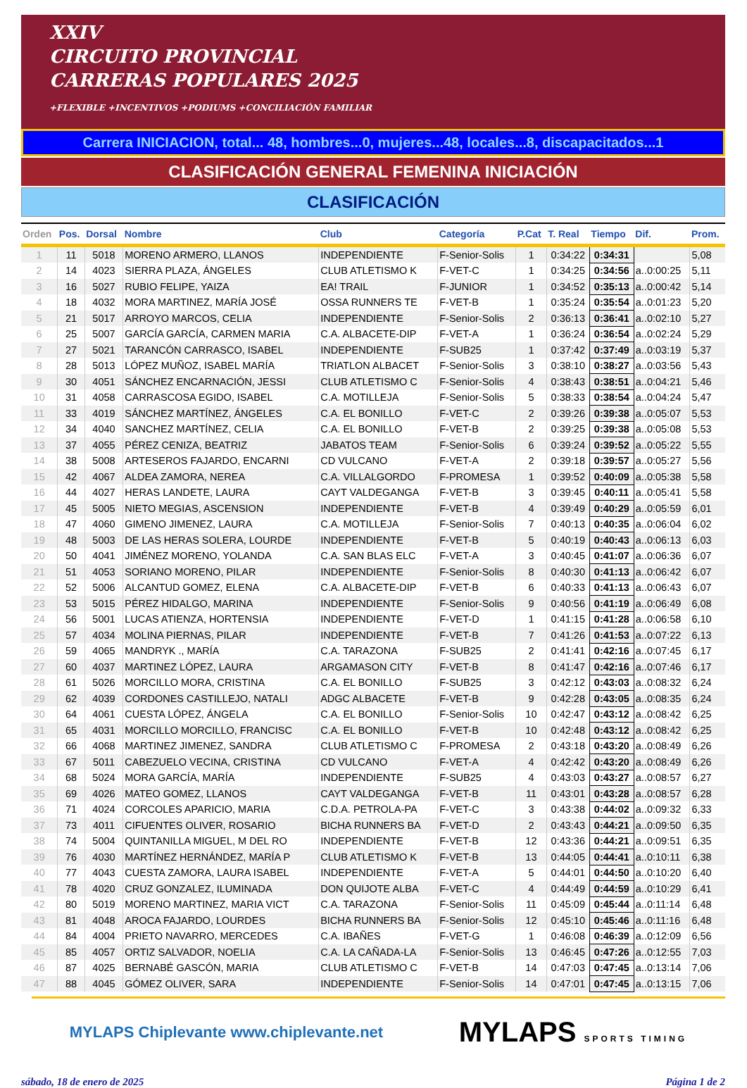XXIV
CIRCUITO PROVINCIAL
CARRERAS POPULARES 2025
+FLEXIBLE +INCENTIVOS +PODIUMS +CONCILIACIÓN FAMILIAR
Carrera INICIACION, total... 48, hombres...0, mujeres...48, locales...8, discapacitados...1
CLASIFICACIÓN GENERAL FEMENINA INICIACIÓN
CLASIFICACIÓN
| Orden | Pos. | Dorsal | Nombre | Club | Categoría | P.Cat | T. Real | Tiempo | Dif. | Prom. |
| --- | --- | --- | --- | --- | --- | --- | --- | --- | --- | --- |
| 1 | 11 | 5018 | MORENO ARMERO, LLANOS | INDEPENDIENTE | F-Senior-Solis | 1 | 0:34:22 | 0:34:31 | | 5,08 |
| 2 | 14 | 4023 | SIERRA PLAZA, ÁNGELES | CLUB ATLETISMO K | F-VET-C | 1 | 0:34:25 | 0:34:56 | a..0:00:25 | 5,11 |
| 3 | 16 | 5027 | RUBIO FELIPE, YAIZA | EA! TRAIL | F-JUNIOR | 1 | 0:34:52 | 0:35:13 | a..0:00:42 | 5,14 |
| 4 | 18 | 4032 | MORA MARTINEZ, MARÍA JOSÉ | OSSA RUNNERS TE | F-VET-B | 1 | 0:35:24 | 0:35:54 | a..0:01:23 | 5,20 |
| 5 | 21 | 5017 | ARROYO MARCOS, CELIA | INDEPENDIENTE | F-Senior-Solis | 2 | 0:36:13 | 0:36:41 | a..0:02:10 | 5,27 |
| 6 | 25 | 5007 | GARCÍA GARCÍA, CARMEN MARIA | C.A. ALBACETE-DIP | F-VET-A | 1 | 0:36:24 | 0:36:54 | a..0:02:24 | 5,29 |
| 7 | 27 | 5021 | TARANCÓN CARRASCO, ISABEL | INDEPENDIENTE | F-SUB25 | 1 | 0:37:42 | 0:37:49 | a..0:03:19 | 5,37 |
| 8 | 28 | 5013 | LÓPEZ MUÑOZ, ISABEL MARÍA | TRIATLON ALBACET | F-Senior-Solis | 3 | 0:38:10 | 0:38:27 | a..0:03:56 | 5,43 |
| 9 | 30 | 4051 | SÁNCHEZ ENCARNACIÓN, JESSI | CLUB ATLETISMO C | F-Senior-Solis | 4 | 0:38:43 | 0:38:51 | a..0:04:21 | 5,46 |
| 10 | 31 | 4058 | CARRASCOSA EGIDO, ISABEL | C.A. MOTILLEJA | F-Senior-Solis | 5 | 0:38:33 | 0:38:54 | a..0:04:24 | 5,47 |
| 11 | 33 | 4019 | SÁNCHEZ MARTÍNEZ, ÁNGELES | C.A. EL BONILLO | F-VET-C | 2 | 0:39:26 | 0:39:38 | a..0:05:07 | 5,53 |
| 12 | 34 | 4040 | SANCHEZ MARTÍNEZ, CELIA | C.A. EL BONILLO | F-VET-B | 2 | 0:39:25 | 0:39:38 | a..0:05:08 | 5,53 |
| 13 | 37 | 4055 | PÉREZ CENIZA, BEATRIZ | JABATOS TEAM | F-Senior-Solis | 6 | 0:39:24 | 0:39:52 | a..0:05:22 | 5,55 |
| 14 | 38 | 5008 | ARTESEROS FAJARDO, ENCARNI | CD VULCANO | F-VET-A | 2 | 0:39:18 | 0:39:57 | a..0:05:27 | 5,56 |
| 15 | 42 | 4067 | ALDEA ZAMORA, NEREA | C.A. VILLALGORDO | F-PROMESA | 1 | 0:39:52 | 0:40:09 | a..0:05:38 | 5,58 |
| 16 | 44 | 4027 | HERAS LANDETE, LAURA | CAYT VALDEGANGA | F-VET-B | 3 | 0:39:45 | 0:40:11 | a..0:05:41 | 5,58 |
| 17 | 45 | 5005 | NIETO MEGIAS, ASCENSION | INDEPENDIENTE | F-VET-B | 4 | 0:39:49 | 0:40:29 | a..0:05:59 | 6,01 |
| 18 | 47 | 4060 | GIMENO JIMENEZ, LAURA | C.A. MOTILLEJA | F-Senior-Solis | 7 | 0:40:13 | 0:40:35 | a..0:06:04 | 6,02 |
| 19 | 48 | 5003 | DE LAS HERAS SOLERA, LOURDE | INDEPENDIENTE | F-VET-B | 5 | 0:40:19 | 0:40:43 | a..0:06:13 | 6,03 |
| 20 | 50 | 4041 | JIMÉNEZ MORENO, YOLANDA | C.A. SAN BLAS ELC | F-VET-A | 3 | 0:40:45 | 0:41:07 | a..0:06:36 | 6,07 |
| 21 | 51 | 4053 | SORIANO MORENO, PILAR | INDEPENDIENTE | F-Senior-Solis | 8 | 0:40:30 | 0:41:13 | a..0:06:42 | 6,07 |
| 22 | 52 | 5006 | ALCANTUD GOMEZ, ELENA | C.A. ALBACETE-DIP | F-VET-B | 6 | 0:40:33 | 0:41:13 | a..0:06:43 | 6,07 |
| 23 | 53 | 5015 | PÉREZ HIDALGO, MARINA | INDEPENDIENTE | F-Senior-Solis | 9 | 0:40:56 | 0:41:19 | a..0:06:49 | 6,08 |
| 24 | 56 | 5001 | LUCAS ATIENZA, HORTENSIA | INDEPENDIENTE | F-VET-D | 1 | 0:41:15 | 0:41:28 | a..0:06:58 | 6,10 |
| 25 | 57 | 4034 | MOLINA PIERNAS, PILAR | INDEPENDIENTE | F-VET-B | 7 | 0:41:26 | 0:41:53 | a..0:07:22 | 6,13 |
| 26 | 59 | 4065 | MANDRYK ., MARÍA | C.A. TARAZONA | F-SUB25 | 2 | 0:41:41 | 0:42:16 | a..0:07:45 | 6,17 |
| 27 | 60 | 4037 | MARTINEZ LÓPEZ, LAURA | ARGAMASON CITY | F-VET-B | 8 | 0:41:47 | 0:42:16 | a..0:07:46 | 6,17 |
| 28 | 61 | 5026 | MORCILLO MORA, CRISTINA | C.A. EL BONILLO | F-SUB25 | 3 | 0:42:12 | 0:43:03 | a..0:08:32 | 6,24 |
| 29 | 62 | 4039 | CORDONES CASTILLEJO, NATALI | ADGC ALBACETE | F-VET-B | 9 | 0:42:28 | 0:43:05 | a..0:08:35 | 6,24 |
| 30 | 64 | 4061 | CUESTA LÓPEZ, ÁNGELA | C.A. EL BONILLO | F-Senior-Solis | 10 | 0:42:47 | 0:43:12 | a..0:08:42 | 6,25 |
| 31 | 65 | 4031 | MORCILLO MORCILLO, FRANCISC | C.A. EL BONILLO | F-VET-B | 10 | 0:42:48 | 0:43:12 | a..0:08:42 | 6,25 |
| 32 | 66 | 4068 | MARTINEZ JIMENEZ, SANDRA | CLUB ATLETISMO C | F-PROMESA | 2 | 0:43:18 | 0:43:20 | a..0:08:49 | 6,26 |
| 33 | 67 | 5011 | CABEZUELO VECINA, CRISTINA | CD VULCANO | F-VET-A | 4 | 0:42:42 | 0:43:20 | a..0:08:49 | 6,26 |
| 34 | 68 | 5024 | MORA GARCÍA, MARÍA | INDEPENDIENTE | F-SUB25 | 4 | 0:43:03 | 0:43:27 | a..0:08:57 | 6,27 |
| 35 | 69 | 4026 | MATEO GOMEZ, LLANOS | CAYT VALDEGANGA | F-VET-B | 11 | 0:43:01 | 0:43:28 | a..0:08:57 | 6,28 |
| 36 | 71 | 4024 | CORCOLES APARICIO, MARIA | C.D.A. PETROLA-PA | F-VET-C | 3 | 0:43:38 | 0:44:02 | a..0:09:32 | 6,33 |
| 37 | 73 | 4011 | CIFUENTES OLIVER, ROSARIO | BICHA RUNNERS BA | F-VET-D | 2 | 0:43:43 | 0:44:21 | a..0:09:50 | 6,35 |
| 38 | 74 | 5004 | QUINTANILLA MIGUEL, M DEL RO | INDEPENDIENTE | F-VET-B | 12 | 0:43:36 | 0:44:21 | a..0:09:51 | 6,35 |
| 39 | 76 | 4030 | MARTÍNEZ HERNÁNDEZ, MARÍA P | CLUB ATLETISMO K | F-VET-B | 13 | 0:44:05 | 0:44:41 | a..0:10:11 | 6,38 |
| 40 | 77 | 4043 | CUESTA ZAMORA, LAURA ISABEL | INDEPENDIENTE | F-VET-A | 5 | 0:44:01 | 0:44:50 | a..0:10:20 | 6,40 |
| 41 | 78 | 4020 | CRUZ GONZALEZ, ILUMINADA | DON QUIJOTE ALBA | F-VET-C | 4 | 0:44:49 | 0:44:59 | a..0:10:29 | 6,41 |
| 42 | 80 | 5019 | MORENO MARTINEZ, MARIA VICT | C.A. TARAZONA | F-Senior-Solis | 11 | 0:45:09 | 0:45:44 | a..0:11:14 | 6,48 |
| 43 | 81 | 4048 | AROCA FAJARDO, LOURDES | BICHA RUNNERS BA | F-Senior-Solis | 12 | 0:45:10 | 0:45:46 | a..0:11:16 | 6,48 |
| 44 | 84 | 4004 | PRIETO NAVARRO, MERCEDES | C.A. IBAÑES | F-VET-G | 1 | 0:46:08 | 0:46:39 | a..0:12:09 | 6,56 |
| 45 | 85 | 4057 | ORTIZ SALVADOR, NOELIA | C.A. LA CAÑADA-LA | F-Senior-Solis | 13 | 0:46:45 | 0:47:26 | a..0:12:55 | 7,03 |
| 46 | 87 | 4025 | BERNABÉ GASCÓN, MARIA | CLUB ATLETISMO C | F-VET-B | 14 | 0:47:03 | 0:47:45 | a..0:13:14 | 7,06 |
| 47 | 88 | 4045 | GÓMEZ OLIVER, SARA | INDEPENDIENTE | F-Senior-Solis | 14 | 0:47:01 | 0:47:45 | a..0:13:15 | 7,06 |
MYLAPS Chiplevante www.chiplevante.net
MYLAPS SPORTS TIMING
sábado, 18 de enero de 2025 Página 1 de 2